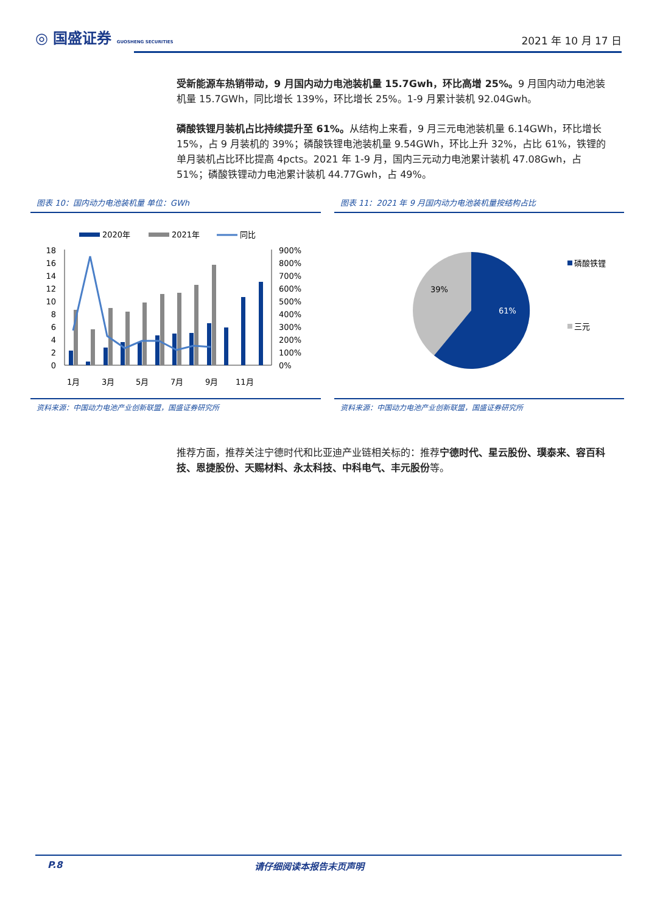◎ 国盛证券 GUOSHENG SECURITIES
2021 年 10 月 17 日
受新能源车热销带动，9 月国内动力电池装机量 15.7Gwh，环比高增 25%。9 月国内动力电池装机量 15.7GWh，同比增长 139%，环比增长 25%。1-9 月累计装机 92.04Gwh。
磷酸铁锂月装机占比持续提升至 61%。从结构上来看，9 月三元电池装机量 6.14GWh，环比增长 15%，占 9 月装机的 39%；磷酸铁锂电池装机量 9.54GWh，环比上升 32%，占比 61%，铁锂的单月装机占比环比提高 4pcts。2021 年 1-9 月，国内三元动力电池累计装机 47.08Gwh，占 51%；磷酸铁锂动力电池累计装机 44.77Gwh，占 49%。
图表 10：国内动力电池装机量 单位：GWh
2020年
2021年
同比
18
16
14
12
10
8
6
4
2
0
900%
800%
700%
600%
500%
400%
300%
200%
100%
0%
1月
3月
5月
7月
9月
11月
资料来源：中国动力电池产业创新联盟，国盛证券研究所
图表 11：2021 年 9 月国内动力电池装机量按结构占比
39%
61%
磷酸铁锂
三元
资料来源：中国动力电池产业创新联盟，国盛证券研究所
推荐方面，推荐关注宁德时代和比亚迪产业链相关标的：推荐宁德时代、星云股份、璞泰来、容百科技、恩捷股份、天赐材料、永太科技、中科电气、丰元股份等。
P.8 请仔细阅读本报告末页声明